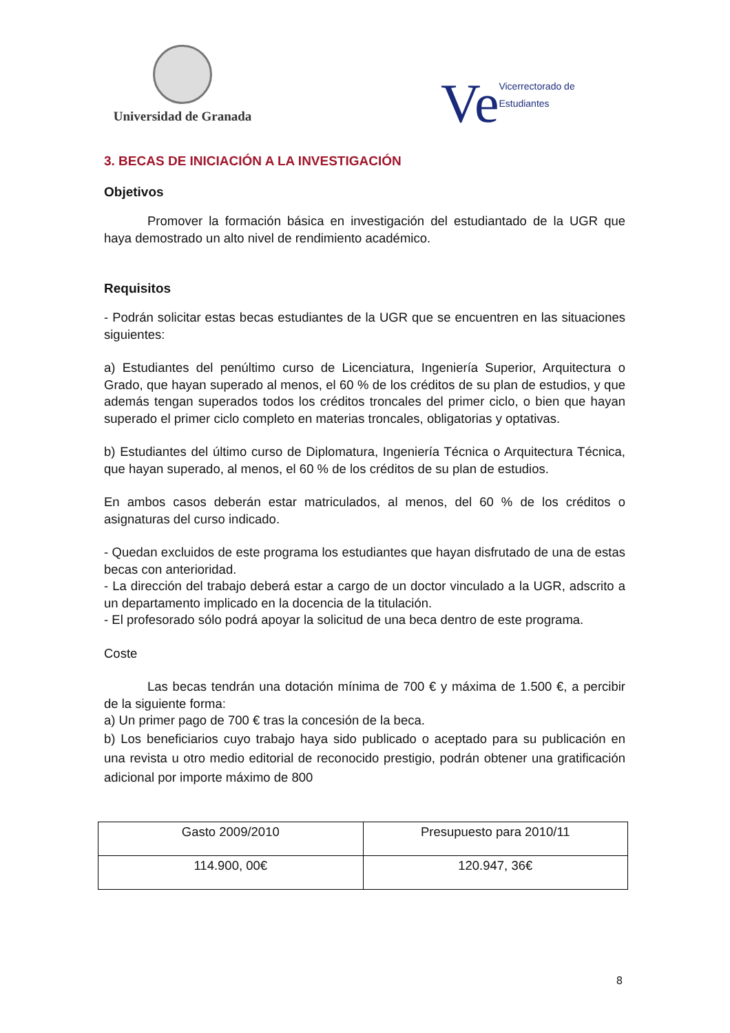Universidad de Granada
Ve Vicerrectorado de Estudiantes
3. BECAS DE INICIACIÓN A LA INVESTIGACIÓN
Objetivos
Promover la formación básica en investigación del estudiantado de la UGR que haya demostrado un alto nivel de rendimiento académico.
Requisitos
- Podrán solicitar estas becas estudiantes de la UGR que se encuentren en las situaciones siguientes:
a) Estudiantes del penúltimo curso de Licenciatura, Ingeniería Superior, Arquitectura o Grado, que hayan superado al menos, el 60 % de los créditos de su plan de estudios, y que además tengan superados todos los créditos troncales del primer ciclo, o bien que hayan superado el primer ciclo completo en materias troncales, obligatorias y optativas.
b) Estudiantes del último curso de Diplomatura, Ingeniería Técnica o Arquitectura Técnica, que hayan superado, al menos, el 60 % de los créditos de su plan de estudios.
En ambos casos deberán estar matriculados, al menos, del 60 % de los créditos o asignaturas del curso indicado.
- Quedan excluidos de este programa los estudiantes que hayan disfrutado de una de estas becas con anterioridad.
- La dirección del trabajo deberá estar a cargo de un doctor vinculado a la UGR, adscrito a un departamento implicado en la docencia de la titulación.
- El profesorado sólo podrá apoyar la solicitud de una beca dentro de este programa.
Coste
Las becas tendrán una dotación mínima de 700 € y máxima de 1.500 €, a percibir de la siguiente forma:
a) Un primer pago de 700 € tras la concesión de la beca.
b) Los beneficiarios cuyo trabajo haya sido publicado o aceptado para su publicación en una revista u otro medio editorial de reconocido prestigio, podrán obtener una gratificación adicional por importe máximo de 800
| Gasto 2009/2010 | Presupuesto para 2010/11 |
| 114.900, 00€ | 120.947, 36€ |
8